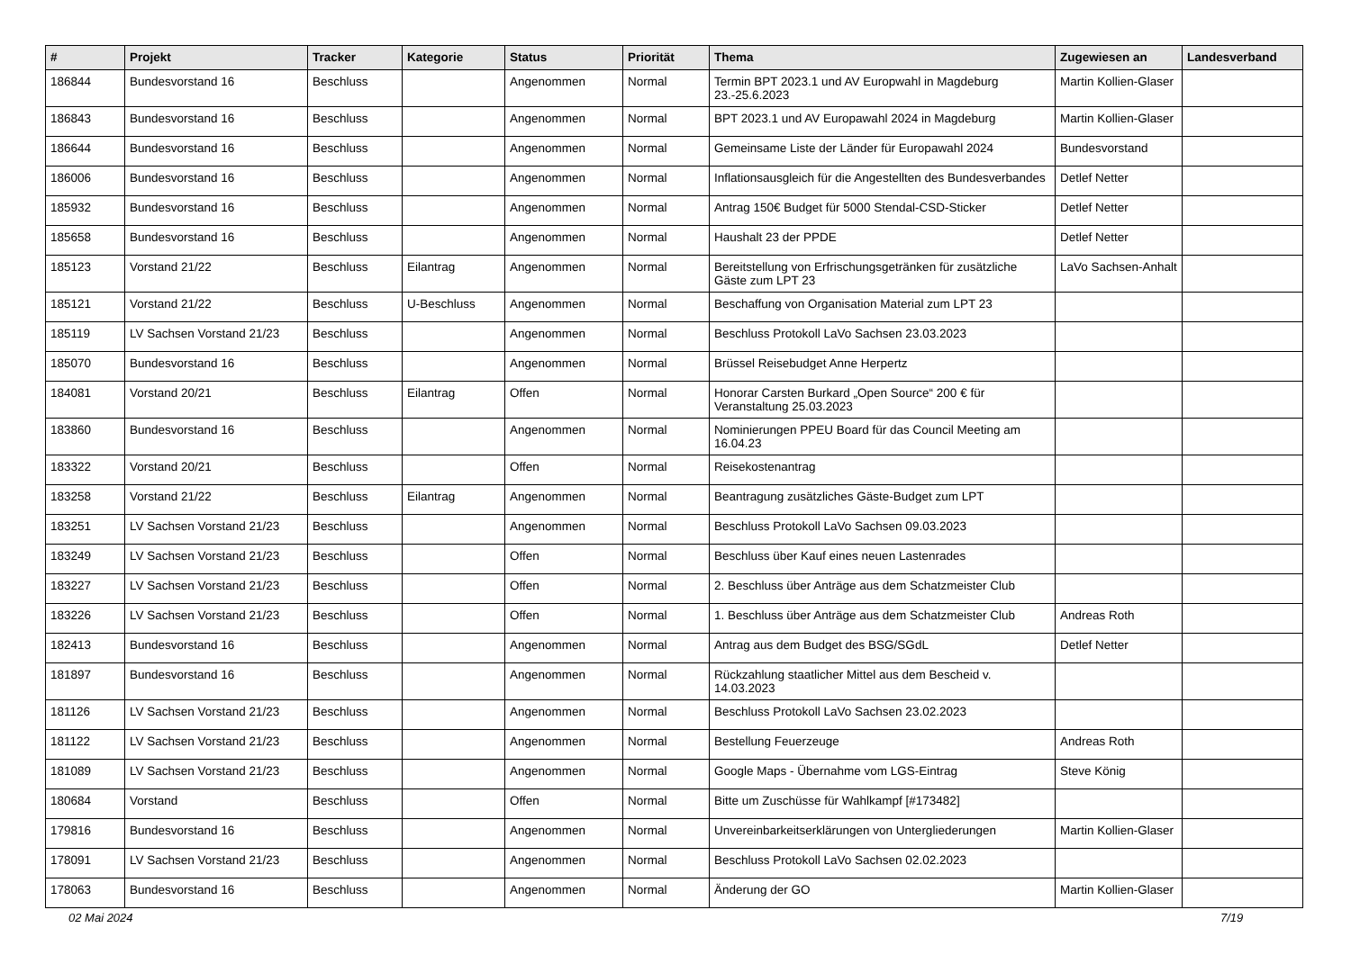| # | Projekt | Tracker | Kategorie | Status | Priorität | Thema | Zugewiesen an | Landesverband |
| --- | --- | --- | --- | --- | --- | --- | --- | --- |
| 186844 | Bundesvorstand 16 | Beschluss | | Angenommen | Normal | Termin BPT 2023.1 und AV Europwahl in Magdeburg 23.-25.6.2023 | Martin Kollien-Glaser | |
| 186843 | Bundesvorstand 16 | Beschluss | | Angenommen | Normal | BPT 2023.1 und AV Europawahl 2024 in Magdeburg | Martin Kollien-Glaser | |
| 186644 | Bundesvorstand 16 | Beschluss | | Angenommen | Normal | Gemeinsame Liste der Länder für Europawahl 2024 | Bundesvorstand | |
| 186006 | Bundesvorstand 16 | Beschluss | | Angenommen | Normal | Inflationsausgleich für die Angestellten des Bundesverbandes | Detlef Netter | |
| 185932 | Bundesvorstand 16 | Beschluss | | Angenommen | Normal | Antrag 150€ Budget für 5000 Stendal-CSD-Sticker | Detlef Netter | |
| 185658 | Bundesvorstand 16 | Beschluss | | Angenommen | Normal | Haushalt 23 der PPDE | Detlef Netter | |
| 185123 | Vorstand 21/22 | Beschluss | Eilantrag | Angenommen | Normal | Bereitstellung von Erfrischungsgetränken für zusätzliche Gäste zum LPT 23 | LaVo Sachsen-Anhalt | |
| 185121 | Vorstand 21/22 | Beschluss | U-Beschluss | Angenommen | Normal | Beschaffung von Organisation Material zum LPT 23 | | |
| 185119 | LV Sachsen Vorstand 21/23 | Beschluss | | Angenommen | Normal | Beschluss Protokoll LaVo Sachsen 23.03.2023 | | |
| 185070 | Bundesvorstand 16 | Beschluss | | Angenommen | Normal | Brüssel Reisebudget Anne Herpertz | | |
| 184081 | Vorstand 20/21 | Beschluss | Eilantrag | Offen | Normal | Honorar Carsten Burkard „Open Source“ 200 € für Veranstaltung 25.03.2023 | | |
| 183860 | Bundesvorstand 16 | Beschluss | | Angenommen | Normal | Nominierungen PPEU Board für das Council Meeting am 16.04.23 | | |
| 183322 | Vorstand 20/21 | Beschluss | | Offen | Normal | Reisekostenantrag | | |
| 183258 | Vorstand 21/22 | Beschluss | Eilantrag | Angenommen | Normal | Beantragung zusätzliches Gäste-Budget zum LPT | | |
| 183251 | LV Sachsen Vorstand 21/23 | Beschluss | | Angenommen | Normal | Beschluss Protokoll LaVo Sachsen 09.03.2023 | | |
| 183249 | LV Sachsen Vorstand 21/23 | Beschluss | | Offen | Normal | Beschluss über Kauf eines neuen Lastenrades | | |
| 183227 | LV Sachsen Vorstand 21/23 | Beschluss | | Offen | Normal | 2. Beschluss über Anträge aus dem Schatzmeister Club | | |
| 183226 | LV Sachsen Vorstand 21/23 | Beschluss | | Offen | Normal | 1. Beschluss über Anträge aus dem Schatzmeister Club | Andreas Roth | |
| 182413 | Bundesvorstand 16 | Beschluss | | Angenommen | Normal | Antrag aus dem Budget des BSG/SGdL | Detlef Netter | |
| 181897 | Bundesvorstand 16 | Beschluss | | Angenommen | Normal | Rückzahlung staatlicher Mittel aus dem Bescheid v. 14.03.2023 | | |
| 181126 | LV Sachsen Vorstand 21/23 | Beschluss | | Angenommen | Normal | Beschluss Protokoll LaVo Sachsen 23.02.2023 | | |
| 181122 | LV Sachsen Vorstand 21/23 | Beschluss | | Angenommen | Normal | Bestellung Feuerzeuge | Andreas Roth | |
| 181089 | LV Sachsen Vorstand 21/23 | Beschluss | | Angenommen | Normal | Google Maps - Übernahme vom LGS-Eintrag | Steve König | |
| 180684 | Vorstand | Beschluss | | Offen | Normal | Bitte um Zuschüsse für Wahlkampf [#173482] | | |
| 179816 | Bundesvorstand 16 | Beschluss | | Angenommen | Normal | Unvereinbarkeitserklärungen von Untergliederungen | Martin Kollien-Glaser | |
| 178091 | LV Sachsen Vorstand 21/23 | Beschluss | | Angenommen | Normal | Beschluss Protokoll LaVo Sachsen 02.02.2023 | | |
| 178063 | Bundesvorstand 16 | Beschluss | | Angenommen | Normal | Änderung der GO | Martin Kollien-Glaser | |
02 Mai 2024 7/19